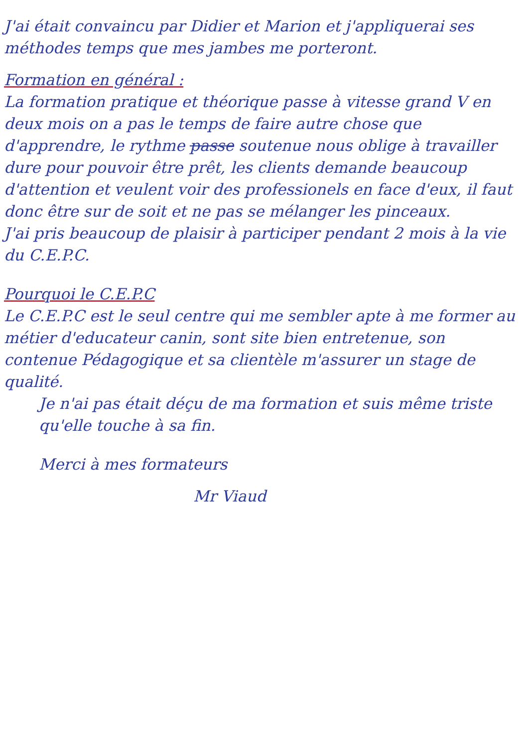J'ai était convaincu par Didier et Marion et j'appliquerai ses méthodes temps que mes jambes me porteront.
Formation en général :
La formation pratique et théorique passe à vitesse grand V en deux mois on a pas le temps de faire autre chose que d'apprendre, le rythme passe soutenue nous oblige à travailler dure pour pouvoir être prêt, les clients demande beaucoup d'attention et veulent voir des professionels en face d'eux, il faut donc être sur de soit et ne pas se mélanger les pinceaux.
J'ai pris beaucoup de plaisir à participer pendant 2 mois à la vie du C.E.P.C.
Pourquoi le C.E.P.C
Le C.E.P.C est le seul centre qui me sembler apte à me former au métier d'educateur canin, sont site bien entretenue, son contenue Pédagogique et sa clientèle m'assurer un stage de qualité.
Je n'ai pas était déçu de ma formation et suis même triste qu'elle touche à sa fin.
Merci à mes formateurs
Mr Viaud